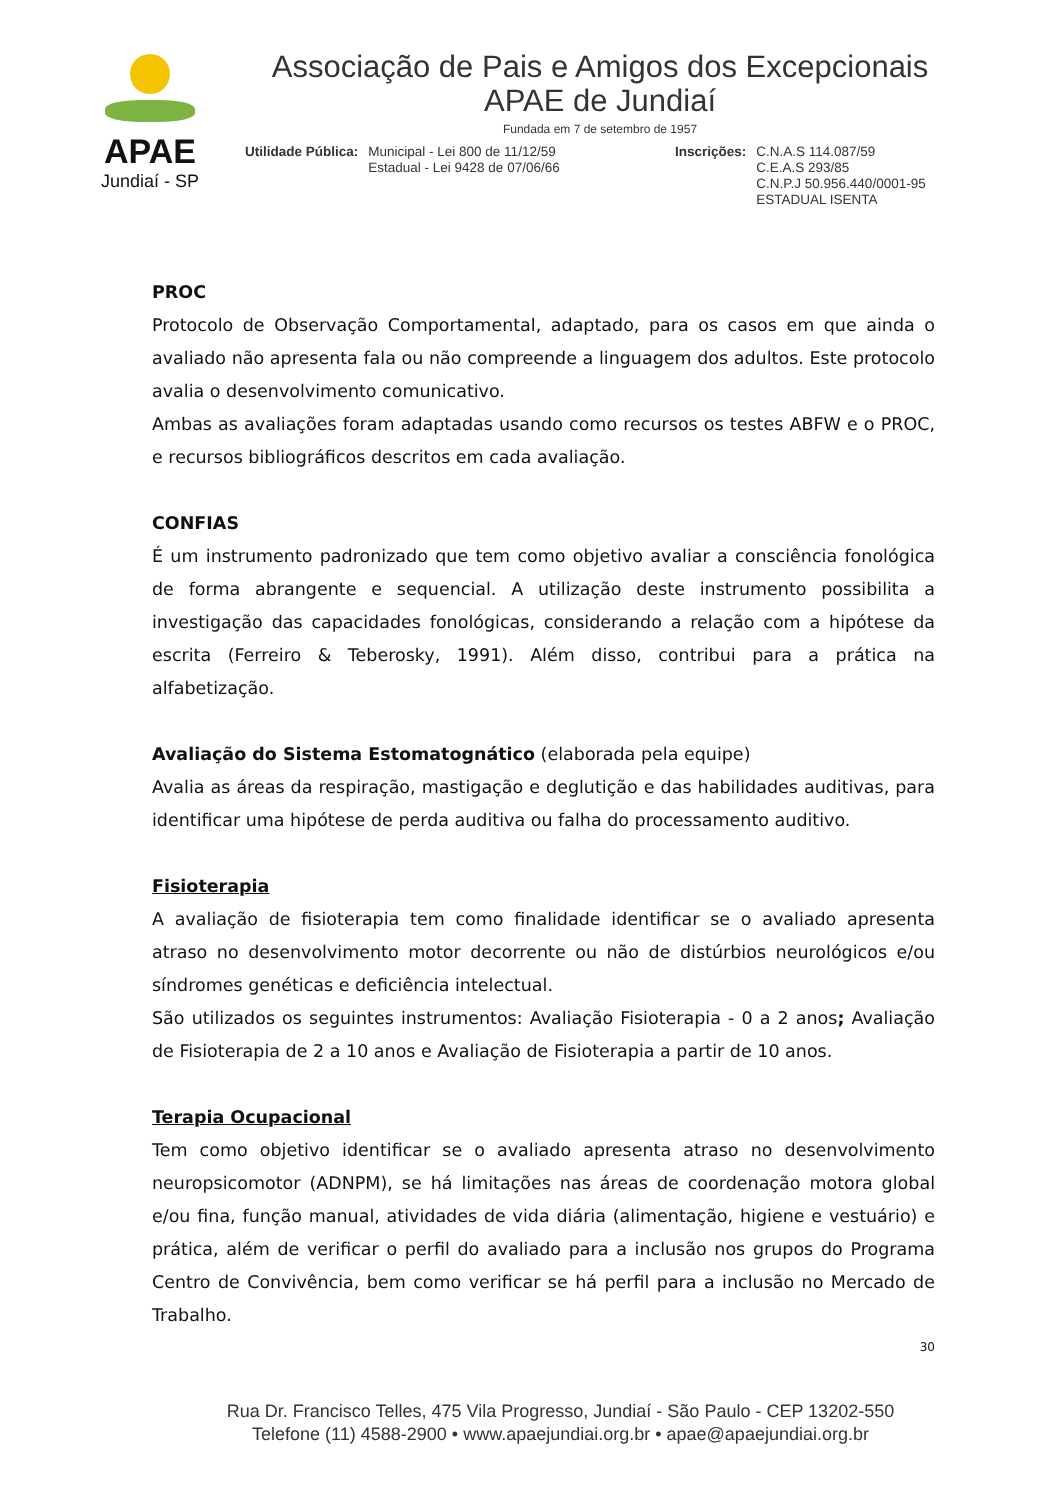APAE
Jundiaí - SP
Associação de Pais e Amigos dos Excepcionais
APAE de Jundiaí
Fundada em 7 de setembro de 1957
Utilidade Pública: Municipal - Lei 800 de 11/12/59
Estadual - Lei 9428 de 07/06/66
Inscrições: C.N.A.S 114.087/59
C.E.A.S 293/85
C.N.P.J 50.956.440/0001-95
ESTADUAL ISENTA
PROC
Protocolo de Observação Comportamental, adaptado, para os casos em que ainda o avaliado não apresenta fala ou não compreende a linguagem dos adultos. Este protocolo avalia o desenvolvimento comunicativo.
Ambas as avaliações foram adaptadas usando como recursos os testes ABFW e o PROC, e recursos bibliográficos descritos em cada avaliação.
CONFIAS
É um instrumento padronizado que tem como objetivo avaliar a consciência fonológica de forma abrangente e sequencial. A utilização deste instrumento possibilita a investigação das capacidades fonológicas, considerando a relação com a hipótese da escrita (Ferreiro & Teberosky, 1991). Além disso, contribui para a prática na alfabetização.
Avaliação do Sistema Estomatognático (elaborada pela equipe)
Avalia as áreas da respiração, mastigação e deglutição e das habilidades auditivas, para identificar uma hipótese de perda auditiva ou falha do processamento auditivo.
Fisioterapia
A avaliação de fisioterapia tem como finalidade identificar se o avaliado apresenta atraso no desenvolvimento motor decorrente ou não de distúrbios neurológicos e/ou síndromes genéticas e deficiência intelectual.
São utilizados os seguintes instrumentos: Avaliação Fisioterapia - 0 a 2 anos; Avaliação de Fisioterapia de 2 a 10 anos e Avaliação de Fisioterapia a partir de 10 anos.
Terapia Ocupacional
Tem como objetivo identificar se o avaliado apresenta atraso no desenvolvimento neuropsicomotor (ADNPM), se há limitações nas áreas de coordenação motora global e/ou fina, função manual, atividades de vida diária (alimentação, higiene e vestuário) e prática, além de verificar o perfil do avaliado para a inclusão nos grupos do Programa Centro de Convivência, bem como verificar se há perfil para a inclusão no Mercado de Trabalho.
30
Rua Dr. Francisco Telles, 475 Vila Progresso, Jundiaí - São Paulo - CEP 13202-550
Telefone (11) 4588-2900 • www.apaejundiai.org.br • apae@apaejundiai.org.br